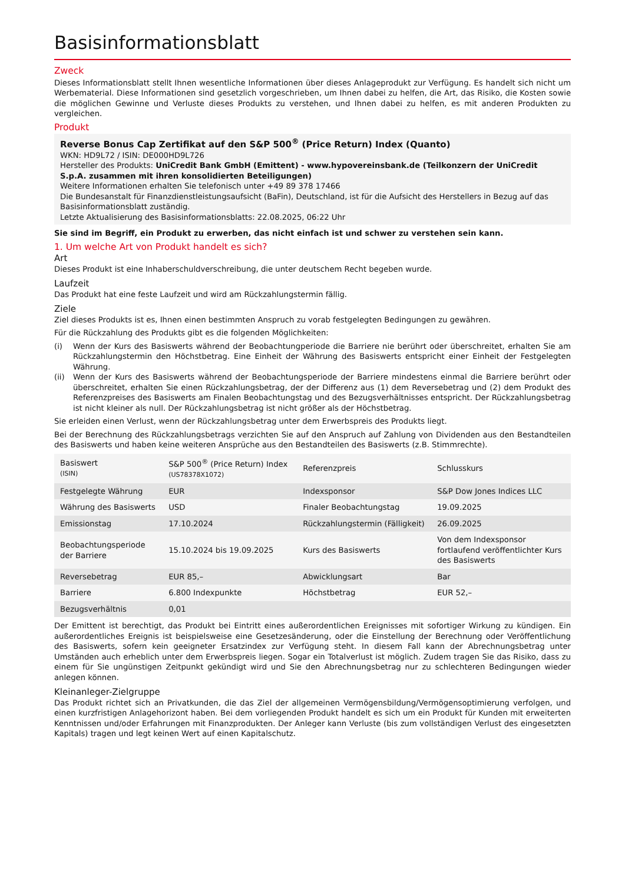Basisinformationsblatt
Zweck
Dieses Informationsblatt stellt Ihnen wesentliche Informationen über dieses Anlageprodukt zur Verfügung. Es handelt sich nicht um Werbematerial. Diese Informationen sind gesetzlich vorgeschrieben, um Ihnen dabei zu helfen, die Art, das Risiko, die Kosten sowie die möglichen Gewinne und Verluste dieses Produkts zu verstehen, und Ihnen dabei zu helfen, es mit anderen Produkten zu vergleichen.
Produkt
Reverse Bonus Cap Zertifikat auf den S&P 500<sup>®</sup> (Price Return) Index (Quanto)
WKN: HD9L72 / ISIN: DE000HD9L726
Hersteller des Produkts: UniCredit Bank GmbH (Emittent) - www.hypovereinsbank.de (Teilkonzern der UniCredit S.p.A. zusammen mit ihren konsolidierten Beteiligungen)
Weitere Informationen erhalten Sie telefonisch unter +49 89 378 17466
Die Bundesanstalt für Finanzdienstleistungsaufsicht (BaFin), Deutschland, ist für die Aufsicht des Herstellers in Bezug auf das Basisinformationsblatt zuständig.
Letzte Aktualisierung des Basisinformationsblatts: 22.08.2025, 06:22 Uhr
Sie sind im Begriff, ein Produkt zu erwerben, das nicht einfach ist und schwer zu verstehen sein kann.
1. Um welche Art von Produkt handelt es sich?
Art
Dieses Produkt ist eine Inhaberschuldverschreibung, die unter deutschem Recht begeben wurde.
Laufzeit
Das Produkt hat eine feste Laufzeit und wird am Rückzahlungstermin fällig.
Ziele
Ziel dieses Produkts ist es, Ihnen einen bestimmten Anspruch zu vorab festgelegten Bedingungen zu gewähren.
Für die Rückzahlung des Produkts gibt es die folgenden Möglichkeiten:
(i) Wenn der Kurs des Basiswerts während der Beobachtungperiode die Barriere nie berührt oder überschreitet, erhalten Sie am Rückzahlungstermin den Höchstbetrag. Eine Einheit der Währung des Basiswerts entspricht einer Einheit der Festgelegten Währung.
(ii) Wenn der Kurs des Basiswerts während der Beobachtungsperiode der Barriere mindestens einmal die Barriere berührt oder überschreitet, erhalten Sie einen Rückzahlungsbetrag, der der Differenz aus (1) dem Reversebetrag und (2) dem Produkt des Referenzpreises des Basiswerts am Finalen Beobachtungstag und des Bezugsverhältnisses entspricht. Der Rückzahlungsbetrag ist nicht kleiner als null. Der Rückzahlungsbetrag ist nicht größer als der Höchstbetrag.
Sie erleiden einen Verlust, wenn der Rückzahlungsbetrag unter dem Erwerbspreis des Produkts liegt.
Bei der Berechnung des Rückzahlungsbetrags verzichten Sie auf den Anspruch auf Zahlung von Dividenden aus den Bestandteilen des Basiswerts und haben keine weiteren Ansprüche aus den Bestandteilen des Basiswerts (z.B. Stimmrechte).
| Basiswert (ISIN) | S&P 500<sup>®</sup> (Price Return) Index (US78378X1072) | Referenzpreis | Schlusskurs |
| Festgelegte Währung | EUR | Indexsponsor | S&P Dow Jones Indices LLC |
| Währung des Basiswerts | USD | Finaler Beobachtungstag | 19.09.2025 |
| Emissionstag | 17.10.2024 | Rückzahlungstermin (Fälligkeit) | 26.09.2025 |
| Beobachtungsperiode der Barriere | 15.10.2024 bis 19.09.2025 | Kurs des Basiswerts | Von dem Indexsponsor fortlaufend veröffentlichter Kurs des Basiswerts |
| Reversebetrag | EUR 85,– | Abwicklungsart | Bar |
| Barriere | 6.800 Indexpunkte | Höchstbetrag | EUR 52,– |
| Bezugsverhältnis | 0,01 | | |
Der Emittent ist berechtigt, das Produkt bei Eintritt eines außerordentlichen Ereignisses mit sofortiger Wirkung zu kündigen. Ein außerordentliches Ereignis ist beispielsweise eine Gesetzesänderung, oder die Einstellung der Berechnung oder Veröffentlichung des Basiswerts, sofern kein geeigneter Ersatzindex zur Verfügung steht. In diesem Fall kann der Abrechnungsbetrag unter Umständen auch erheblich unter dem Erwerbspreis liegen. Sogar ein Totalverlust ist möglich. Zudem tragen Sie das Risiko, dass zu einem für Sie ungünstigen Zeitpunkt gekündigt wird und Sie den Abrechnungsbetrag nur zu schlechteren Bedingungen wieder anlegen können.
Kleinanleger-Zielgruppe
Das Produkt richtet sich an Privatkunden, die das Ziel der allgemeinen Vermögensbildung/Vermögensoptimierung verfolgen, und einen kurzfristigen Anlagehorizont haben. Bei dem vorliegenden Produkt handelt es sich um ein Produkt für Kunden mit erweiterten Kenntnissen und/oder Erfahrungen mit Finanzprodukten. Der Anleger kann Verluste (bis zum vollständigen Verlust des eingesetzten Kapitals) tragen und legt keinen Wert auf einen Kapitalschutz.